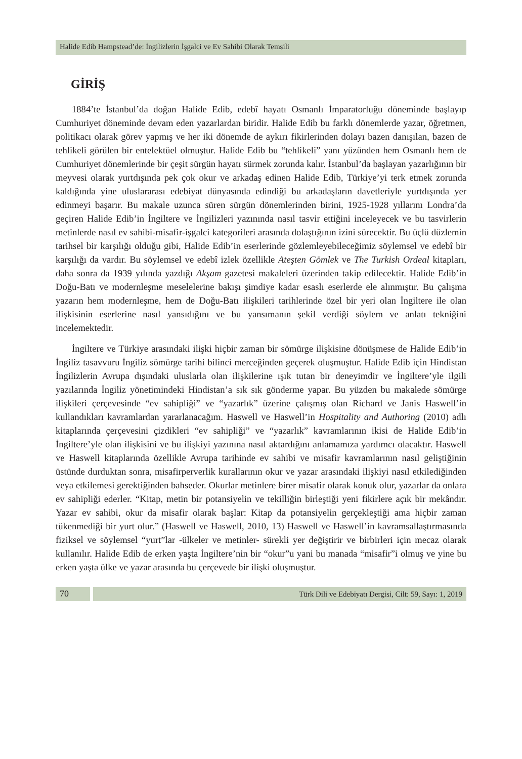Halide Edib Hampstead’de: İngilizlerin İşgalci ve Ev Sahibi Olarak Temsili
GİRİŞ
1884’te İstanbul’da doğan Halide Edib, edebî hayatı Osmanlı İmparatorluğu döneminde başlayıp Cumhuriyet döneminde devam eden yazarlardan biridir. Halide Edib bu farklı dönemlerde yazar, öğretmen, politikacı olarak görev yapmış ve her iki dönemde de aykırı fikirlerinden dolayı bazen danışılan, bazen de tehlikeli görülen bir entelektüel olmuştur. Halide Edib bu “tehlikeli” yanı yüzünden hem Osmanlı hem de Cumhuriyet dönemlerinde bir çeşit sürgün hayatı sürmek zorunda kalır. İstanbul’da başlayan yazarlığının bir meyvesi olarak yurtdışında pek çok okur ve arkadaş edinen Halide Edib, Türkiye’yi terk etmek zorunda kaldığında yine uluslararası edebiyat dünyasında edindiği bu arkadaşların davetleriyle yurtdışında yer edinmeyi başarır. Bu makale uzunca süren sürgün dönemlerinden birini, 1925-1928 yıllarını Londra’da geçiren Halide Edib’in İngiltere ve İngilizleri yazınında nasıl tasvir ettiğini inceleyecek ve bu tasvirlerin metinlerde nasıl ev sahibi-misafir-işgalci kategorileri arasında dolaştığının izini sürecektir. Bu üçlü düzlemin tarihsel bir karşılığı olduğu gibi, Halide Edib’in eserlerinde gözlemleyebileceğimiz söylemsel ve edebî bir karşılığı da vardır. Bu söylemsel ve edebî izlek özellikle Ateşten Gömlek ve The Turkish Ordeal kitapları, daha sonra da 1939 yılında yazdığı Akşam gazetesi makaleleri üzerinden takip edilecektir. Halide Edib’in Doğu-Batı ve modernleşme meselelerine bakışı şimdiye kadar esaslı eserlerde ele alınmıştır. Bu çalışma yazarın hem modernleşme, hem de Doğu-Batı ilişkileri tarihlerinde özel bir yeri olan İngiltere ile olan ilişkisinin eserlerine nasıl yansıdığını ve bu yansımanın şekil verdiği söylem ve anlatı tekniğini incelemektedir.
İngiltere ve Türkiye arasındaki ilişki hiçbir zaman bir sömürge ilişkisine dönüşmese de Halide Edib’in İngiliz tasavvuru İngiliz sömürge tarihi bilinci merceğinden geçerek oluşmuştur. Halide Edib için Hindistan İngilizlerin Avrupa dışındaki uluslarla olan ilişkilerine ışık tutan bir deneyimdir ve İngiltere’yle ilgili yazılarında İngiliz yönetimindeki Hindistan’a sık sık gönderme yapar. Bu yüzden bu makalede sömürge ilişkileri çerçevesinde “ev sahipliği” ve “yazarlık” üzerine çalışmış olan Richard ve Janis Haswell’in kullandıkları kavramlardan yararlanacağım. Haswell ve Haswell’in Hospitality and Authoring (2010) adlı kitaplarında çerçevesini çizdikleri “ev sahipliği” ve “yazarlık” kavramlarının ikisi de Halide Edib’in İngiltere’yle olan ilişkisini ve bu ilişkiyi yazınına nasıl aktardığını anlamamıza yardımcı olacaktır. Haswell ve Haswell kitaplarında özellikle Avrupa tarihinde ev sahibi ve misafir kavramlarının nasıl geliştiğinin üstünde durduktan sonra, misafirperverlik kurallarının okur ve yazar arasındaki ilişkiyi nasıl etkilediğinden veya etkilemesi gerektiğinden bahseder. Okurlar metinlere birer misafir olarak konuk olur, yazarlar da onlara ev sahipliği ederler. “Kitap, metin bir potansiyelin ve tekilliğin birleştiği yeni fikirlere açık bir mekândır. Yazar ev sahibi, okur da misafir olarak başlar: Kitap da potansiyelin gerçekleştiği ama hiçbir zaman tükenmediği bir yurt olur.” (Haswell ve Haswell, 2010, 13) Haswell ve Haswell’in kavramsallaştırmasında fiziksel ve söylemsel “yurt”lar -ülkeler ve metinler- sürekli yer değiştirir ve birbirleri için mecaz olarak kullanılır. Halide Edib de erken yaşta İngiltere’nin bir “okur”u yani bu manada “misafir”i olmuş ve yine bu erken yaşta ülke ve yazar arasında bu çerçevede bir ilişki oluşmuştur.
70
Türk Dili ve Edebiyatı Dergisi, Cilt: 59, Sayı: 1, 2019